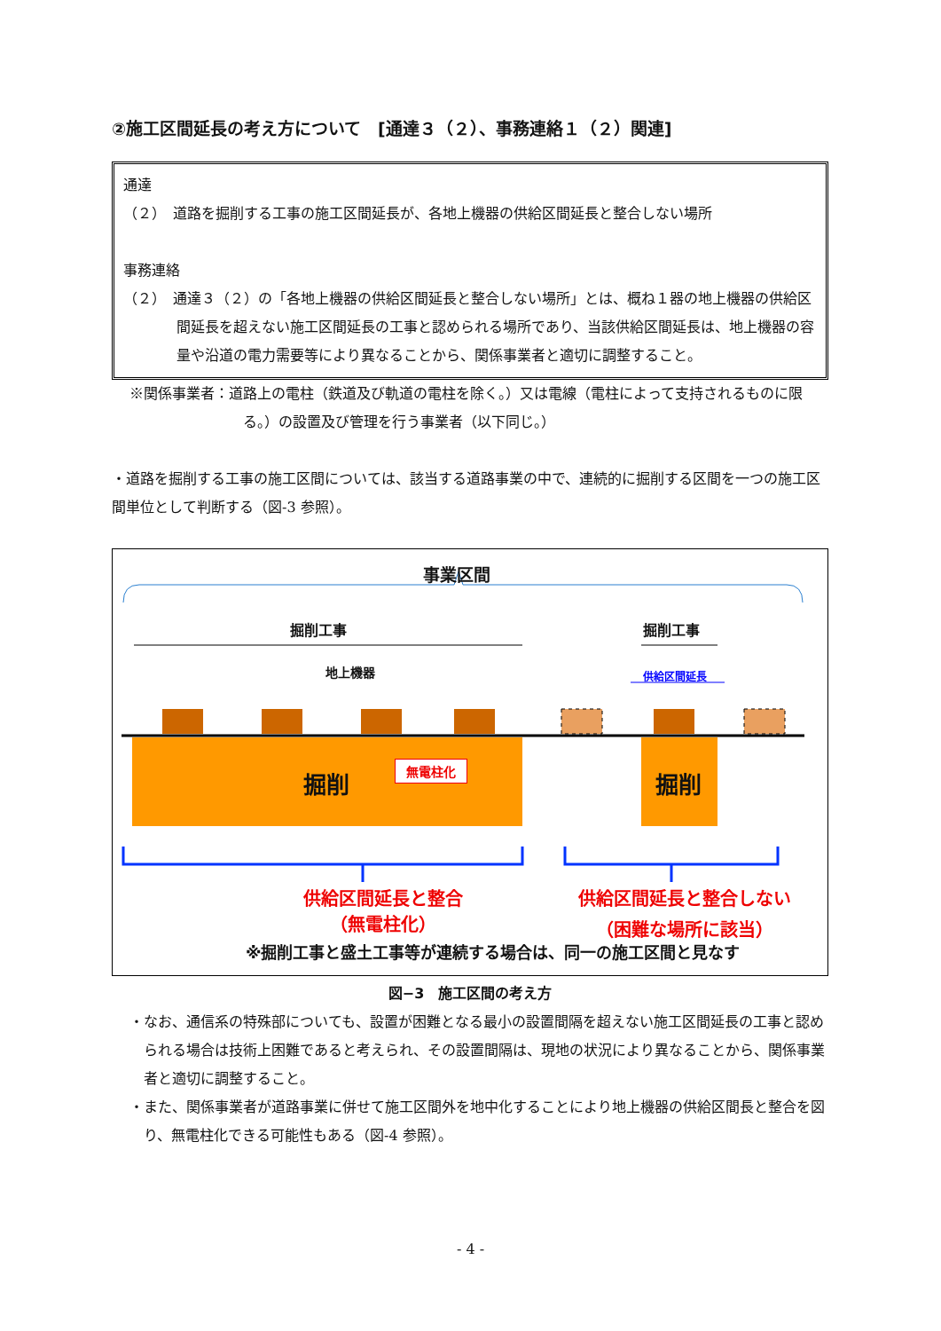②施工区間延長の考え方について　[通達３（２）、事務連絡１（２）関連]
通達
（２）　道路を掘削する工事の施工区間延長が、各地上機器の供給区間延長と整合しない場所
事務連絡
（２）　通達３（２）の「各地上機器の供給区間延長と整合しない場所」とは、概ね１器の地上機器の供給区間延長を超えない施工区間延長の工事と認められる場所であり、当該供給区間延長は、地上機器の容量や沿道の電力需要等により異なることから、関係事業者と適切に調整すること。
※関係事業者：道路上の電柱（鉄道及び軌道の電柱を除く。）又は電線（電柱によって支持されるものに限る。）の設置及び管理を行う事業者（以下同じ。）
・道路を掘削する工事の施工区間については、該当する道路事業の中で、連続的に掘削する区間を一つの施工区間単位として判断する（図-3 参照）。
事業区間
掘削工事 掘削工事
地上機器 供給区間延長
掘削
無電柱化
掘削
供給区間延長と整合
（無電柱化）
供給区間延長と整合しない
（困難な場所に該当）
※掘削工事と盛土工事等が連続する場合は、同一の施工区間と見なす
図−3　施工区間の考え方
・なお、通信系の特殊部についても、設置が困難となる最小の設置間隔を超えない施工区間延長の工事と認められる場合は技術上困難であると考えられ、その設置間隔は、現地の状況により異なることから、関係事業者と適切に調整すること。
・また、関係事業者が道路事業に併せて施工区間外を地中化することにより地上機器の供給区間長と整合を図り、無電柱化できる可能性もある（図-4 参照）。
- 4 -